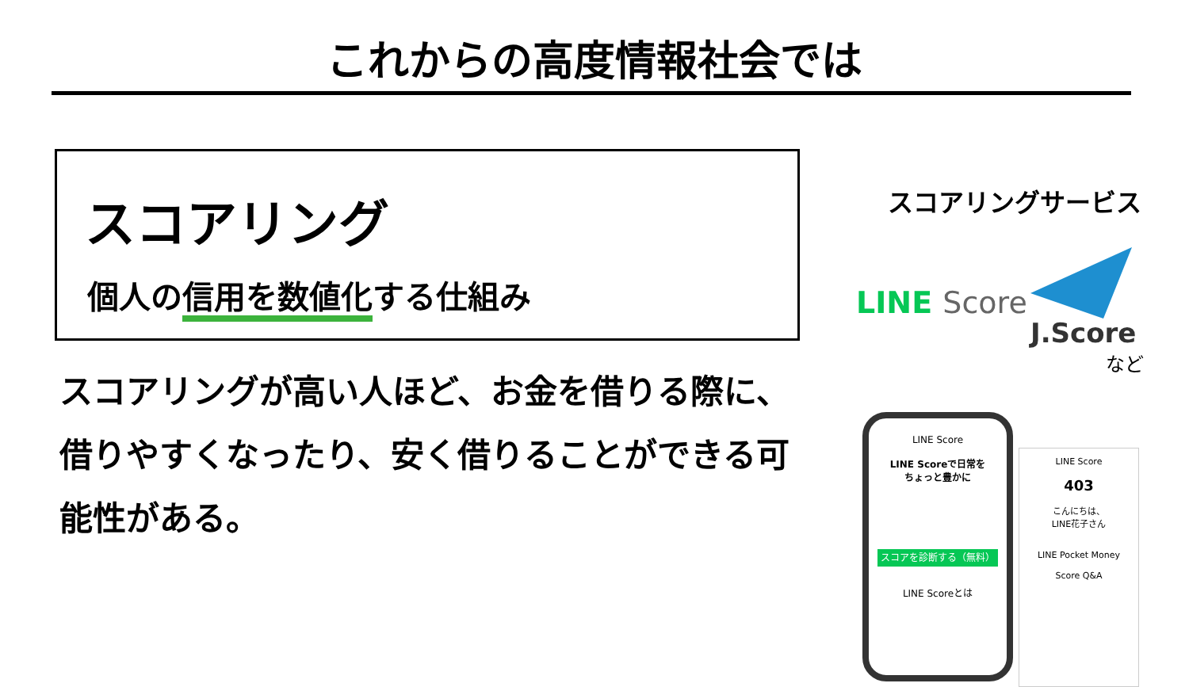これからの高度情報社会では
スコアリング
個人の信用を数値化する仕組み
スコアリングが高い人ほど、お金を借りる際に、借りやすくなったり、安く借りることができる可能性がある。
スコアリングサービス
LINE Score
J.Score
など
LINE Score
LINE Scoreで日常を
ちょっと豊かに
スコアを診断する（無料）
LINE Scoreとは
LINE Score
403
こんにちは、
LINE花子さん
LINE Pocket Money
Score Q&A